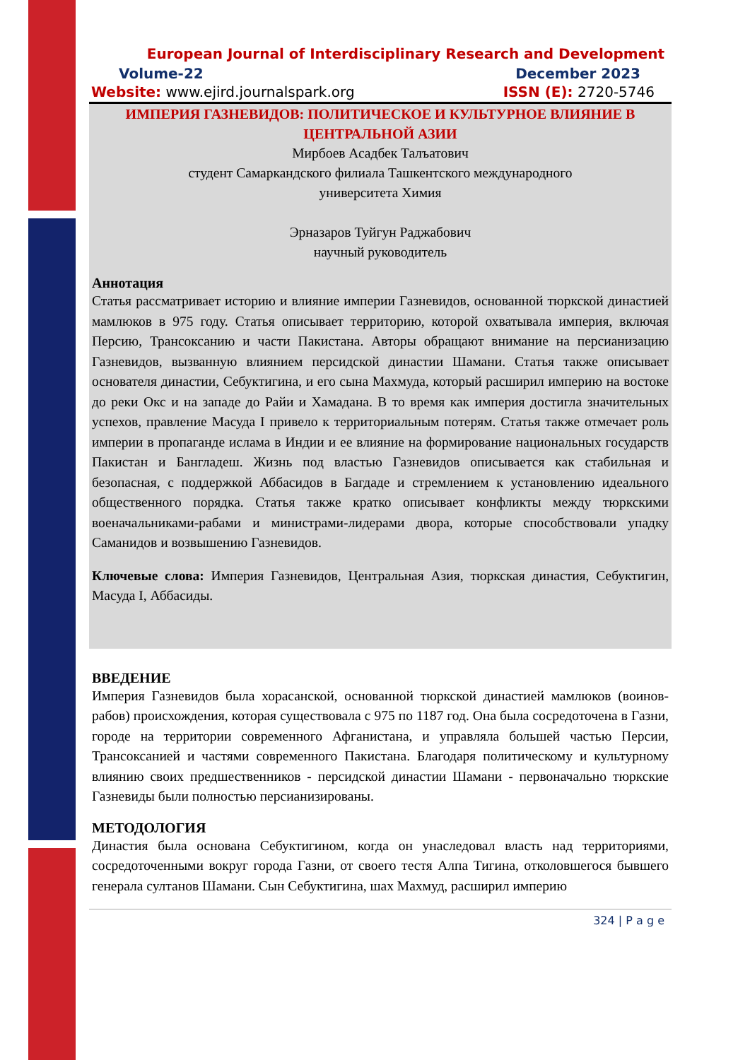European Journal of Interdisciplinary Research and Development
Volume-22 December 2023
Website: www.ejird.journalspark.org ISSN (E): 2720-5746
ИМПЕРИЯ ГАЗНЕВИДОВ: ПОЛИТИЧЕСКОЕ И КУЛЬТУРНОЕ ВЛИЯНИЕ В ЦЕНТРАЛЬНОЙ АЗИИ
Мирбоев Асадбек Талъатович
студент Самаркандского филиала Ташкентского международного
университета Химия
Эрназаров Туйгун Раджабович
научный руководитель
Аннотация
Статья рассматривает историю и влияние империи Газневидов, основанной тюркской династией мамлюков в 975 году. Статья описывает территорию, которой охватывала империя, включая Персию, Трансоксанию и части Пакистана. Авторы обращают внимание на персианизацию Газневидов, вызванную влиянием персидской династии Шамани. Статья также описывает основателя династии, Себуктигина, и его сына Махмуда, который расширил империю на востоке до реки Окс и на западе до Райи и Хамадана. В то время как империя достигла значительных успехов, правление Масуда I привело к территориальным потерям. Статья также отмечает роль империи в пропаганде ислама в Индии и ее влияние на формирование национальных государств Пакистан и Бангладеш. Жизнь под властью Газневидов описывается как стабильная и безопасная, с поддержкой Аббасидов в Багдаде и стремлением к установлению идеального общественного порядка. Статья также кратко описывает конфликты между тюркскими военачальниками-рабами и министрами-лидерами двора, которые способствовали упадку Саманидов и возвышению Газневидов.
Ключевые слова: Империя Газневидов, Центральная Азия, тюркская династия, Себуктигин, Масуда I, Аббасиды.
ВВЕДЕНИЕ
Империя Газневидов была хорасанской, основанной тюркской династией мамлюков (воинов-рабов) происхождения, которая существовала с 975 по 1187 год. Она была сосредоточена в Газни, городе на территории современного Афганистана, и управляла большей частью Персии, Трансоксанией и частями современного Пакистана. Благодаря политическому и культурному влиянию своих предшественников - персидской династии Шамани - первоначально тюркские Газневиды были полностью персианизированы.
МЕТОДОЛОГИЯ
Династия была основана Себуктигином, когда он унаследовал власть над территориями, сосредоточенными вокруг города Газни, от своего тестя Алпа Тигина, отколовшегося бывшего генерала султанов Шамани. Сын Себуктигина, шах Махмуд, расширил империю
324 | P a g e